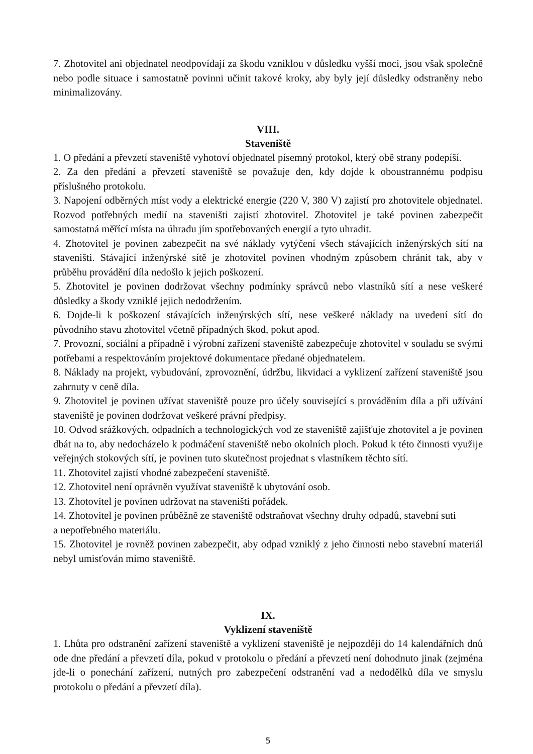7. Zhotovitel ani objednatel neodpovídají za škodu vzniklou v důsledku vyšší moci, jsou však společně nebo podle situace i samostatně povinni učinit takové kroky, aby byly její důsledky odstraněny nebo minimalizovány.
VIII.
Staveniště
1. O předání a převzetí staveniště vyhotoví objednatel písemný protokol, který obě strany podepíší.
2. Za den předání a převzetí staveniště se považuje den, kdy dojde k oboustrannému podpisu příslušného protokolu.
3. Napojení odběrných míst vody a elektrické energie (220 V, 380 V) zajistí pro zhotovitele objednatel. Rozvod potřebných medií na staveništi zajistí zhotovitel. Zhotovitel je také povinen zabezpečit samostatná měřící místa na úhradu jím spotřebovaných energií a tyto uhradit.
4. Zhotovitel je povinen zabezpečit na své náklady vytýčení všech stávajících inženýrských sítí na staveništi. Stávající inženýrské sítě je zhotovitel povinen vhodným způsobem chránit tak, aby v průběhu provádění díla nedošlo k jejich poškození.
5. Zhotovitel je povinen dodržovat všechny podmínky správců nebo vlastníků sítí a nese veškeré důsledky a škody vzniklé jejich nedodržením.
6. Dojde-li k poškození stávajících inženýrských sítí, nese veškeré náklady na uvedení sítí do původního stavu zhotovitel včetně případných škod, pokut apod.
7. Provozní, sociální a případně i výrobní zařízení staveniště zabezpečuje zhotovitel v souladu se svými potřebami a respektováním projektové dokumentace předané objednatelem.
8. Náklady na projekt, vybudování, zprovoznění, údržbu, likvidaci a vyklizení zařízení staveniště jsou zahrnuty v ceně díla.
9. Zhotovitel je povinen užívat staveniště pouze pro účely související s prováděním díla a při užívání staveniště je povinen dodržovat veškeré právní předpisy.
10. Odvod srážkových, odpadních a technologických vod ze staveniště zajišťuje zhotovitel a je povinen dbát na to, aby nedocházelo k podmáčení staveniště nebo okolních ploch. Pokud k této činnosti využije veřejných stokových sítí, je povinen tuto skutečnost projednat s vlastníkem těchto sítí.
11. Zhotovitel zajistí vhodné zabezpečení staveniště.
12. Zhotovitel není oprávněn využívat staveniště k ubytování osob.
13. Zhotovitel je povinen udržovat na staveništi pořádek.
14. Zhotovitel je povinen průběžně ze staveniště odstraňovat všechny druhy odpadů, stavební suti
a nepotřebného materiálu.
15. Zhotovitel je rovněž povinen zabezpečit, aby odpad vzniklý z jeho činnosti nebo stavební materiál nebyl umisťován mimo staveniště.
IX.
Vyklizení staveniště
1. Lhůta pro odstranění zařízení staveniště a vyklizení staveniště je nejpozději do 14 kalendářních dnů ode dne předání a převzetí díla, pokud v protokolu o předání a převzetí není dohodnuto jinak (zejména jde-li o ponechání zařízení, nutných pro zabezpečení odstranění vad a nedodělků díla ve smyslu protokolu o předání a převzetí díla).
5